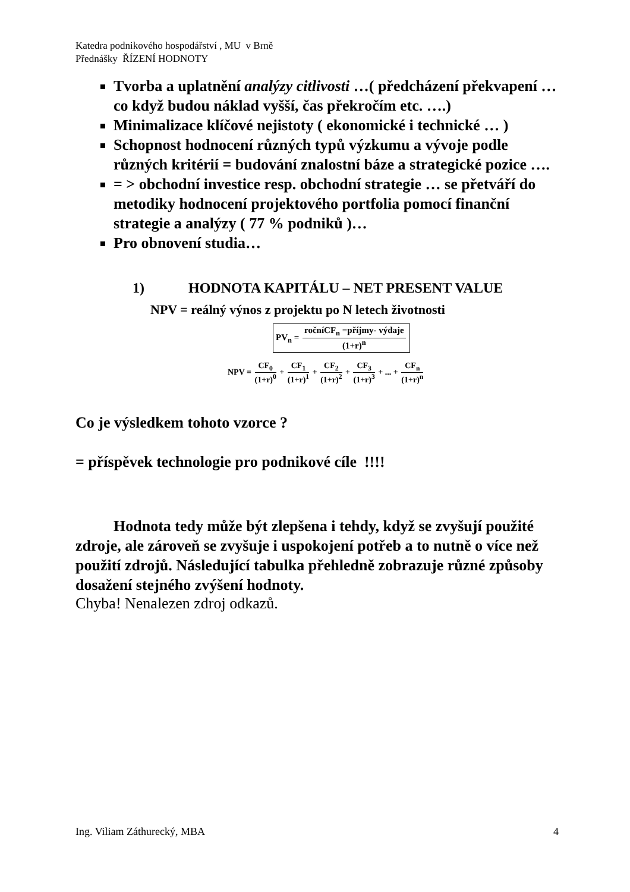Katedra podnikového hospodářství , MU v Brně
Přednášky ŘÍZENÍ HODNOTY
Tvorba a uplatnění analýzy citlivosti …( předcházení překvapení … co když budou náklad vyšší, čas překročím etc. ….)
Minimalizace klíčové nejistoty ( ekonomické i technické … )
Schopnost hodnocení různých typů výzkumu a vývoje podle různých kritérií = budování znalostní báze a strategické pozice ….
= > obchodní investice resp. obchodní strategie … se přetváří do metodiky hodnocení projektového portfolia pomocí finanční strategie a analýzy ( 77 % podniků )…
Pro obnovení studia…
1) HODNOTA KAPITÁLU – NET PRESENT VALUE
NPV = reálný výnos z projektu po N letech životnosti
PV<sub>n</sub> = ročníCF<sub>n</sub> =příjmy- výdaje (1+r)<sup>n</sup>
NPV = CF<sub>0</sub> (1+r)<sup>0</sup> + CF<sub>1</sub> (1+r)<sup>1</sup> + CF<sub>2</sub> (1+r)<sup>2</sup> + CF<sub>3</sub> (1+r)<sup>3</sup> + ... + CF<sub>n</sub> (1+r)<sup>n</sup>
Co je výsledkem tohoto vzorce ?
= příspěvek technologie pro podnikové cíle !!!!
Hodnota tedy může být zlepšena i tehdy, když se zvyšují použité zdroje, ale zároveň se zvyšuje i uspokojení potřeb a to nutně o více než použití zdrojů. Následující tabulka přehledně zobrazuje různé způsoby dosažení stejného zvýšení hodnoty.
Chyba! Nenalezen zdroj odkazů.
Ing. Viliam Záthurecký, MBA 4